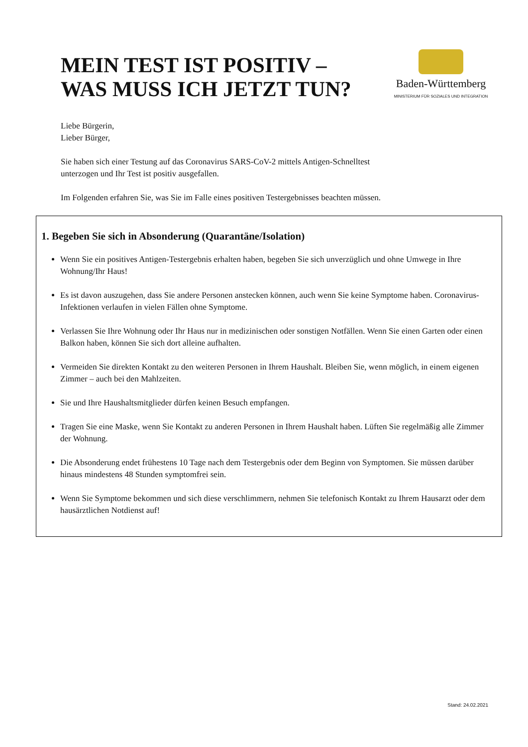MEIN TEST IST POSITIV –
WAS MUSS ICH JETZT TUN?
Baden-Württemberg
MINISTERIUM FÜR SOZIALES UND INTEGRATION
Liebe Bürgerin,
Lieber Bürger,
Sie haben sich einer Testung auf das Coronavirus SARS-CoV-2 mittels Antigen-Schnelltest
unterzogen und Ihr Test ist positiv ausgefallen.
Im Folgenden erfahren Sie, was Sie im Falle eines positiven Testergebnisses beachten müssen.
1. Begeben Sie sich in Absonderung (Quarantäne/Isolation)
Wenn Sie ein positives Antigen-Testergebnis erhalten haben, begeben Sie sich unverzüglich und ohne Umwege in Ihre Wohnung/Ihr Haus!
Es ist davon auszugehen, dass Sie andere Personen anstecken können, auch wenn Sie keine Symptome haben. Coronavirus-Infektionen verlaufen in vielen Fällen ohne Symptome.
Verlassen Sie Ihre Wohnung oder Ihr Haus nur in medizinischen oder sonstigen Notfällen. Wenn Sie einen Garten oder einen Balkon haben, können Sie sich dort alleine aufhalten.
Vermeiden Sie direkten Kontakt zu den weiteren Personen in Ihrem Haushalt. Bleiben Sie, wenn möglich, in einem eigenen Zimmer – auch bei den Mahlzeiten.
Sie und Ihre Haushaltsmitglieder dürfen keinen Besuch empfangen.
Tragen Sie eine Maske, wenn Sie Kontakt zu anderen Personen in Ihrem Haushalt haben. Lüften Sie regelmäßig alle Zimmer der Wohnung.
Die Absonderung endet frühestens 10 Tage nach dem Testergebnis oder dem Beginn von Symptomen. Sie müssen darüber hinaus mindestens 48 Stunden symptomfrei sein.
Wenn Sie Symptome bekommen und sich diese verschlimmern, nehmen Sie telefonisch Kontakt zu Ihrem Hausarzt oder dem hausärztlichen Notdienst auf!
Stand: 24.02.2021